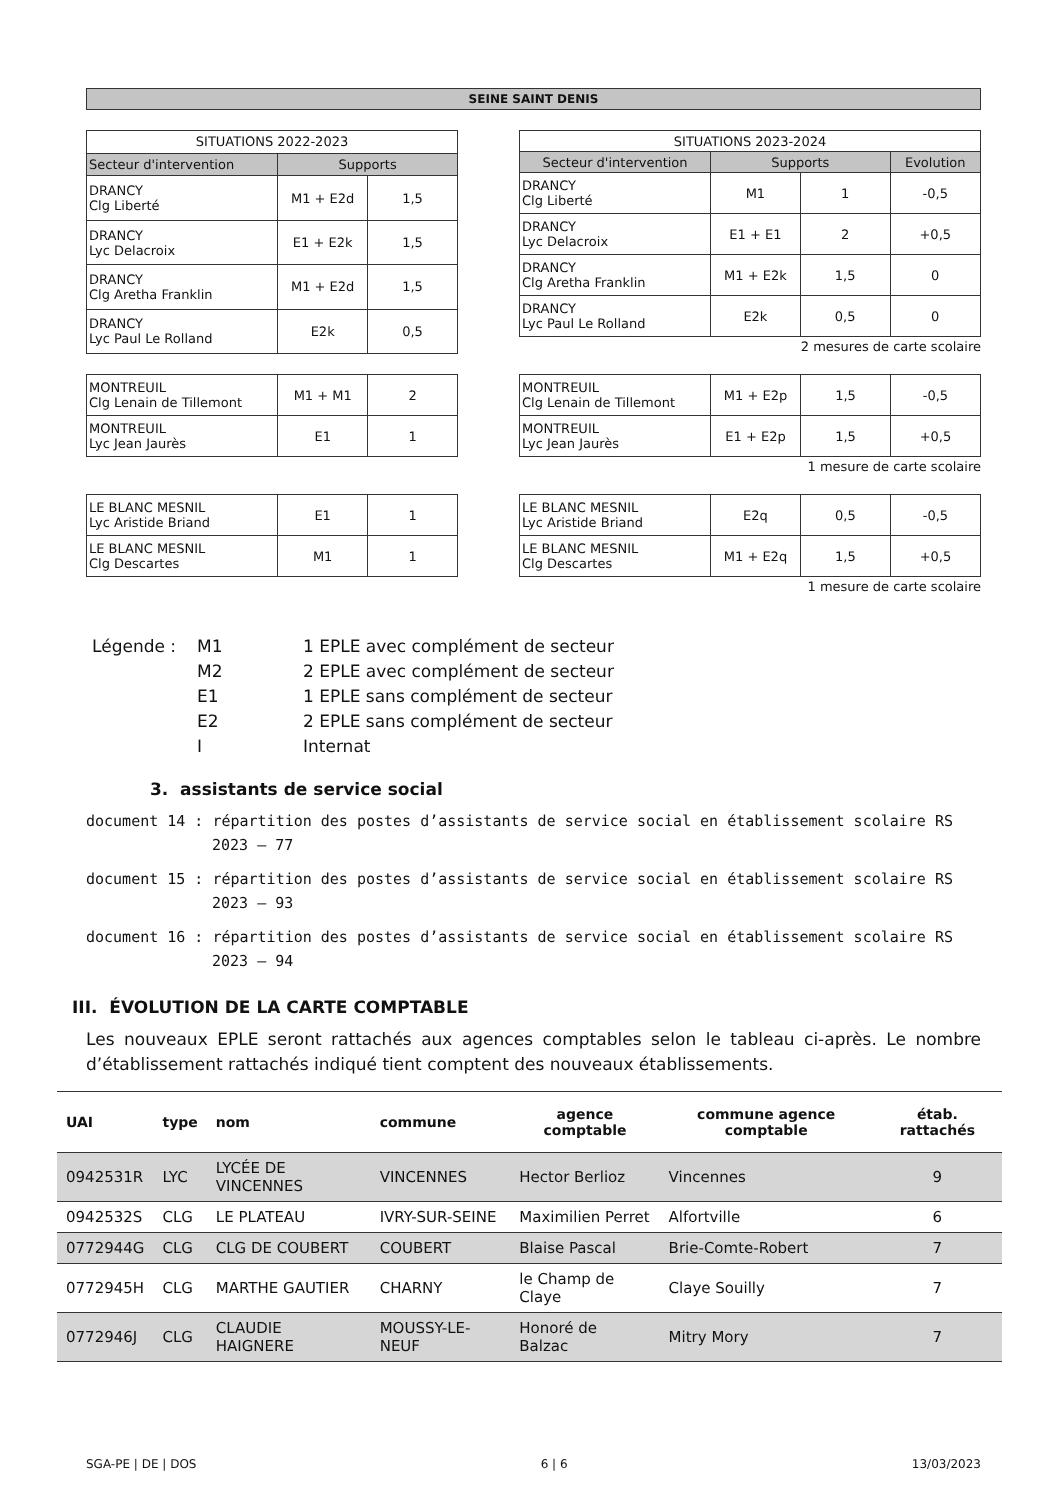SEINE SAINT DENIS
| SITUATIONS 2022-2023 | | |
| Secteur d'intervention | Supports | |
| DRANCY Clg Liberté | M1 + E2d | 1,5 |
| DRANCY Lyc Delacroix | E1 + E2k | 1,5 |
| DRANCY Clg Aretha Franklin | M1 + E2d | 1,5 |
| DRANCY Lyc Paul Le Rolland | E2k | 0,5 |
| SITUATIONS 2023-2024 | | | |
| Secteur d'intervention | Supports | | Evolution |
| DRANCY Clg Liberté | M1 | 1 | -0,5 |
| DRANCY Lyc Delacroix | E1 + E1 | 2 | +0,5 |
| DRANCY Clg Aretha Franklin | M1 + E2k | 1,5 | 0 |
| DRANCY Lyc Paul Le Rolland | E2k | 0,5 | 0 |
2 mesures de carte scolaire
| MONTREUIL Clg Lenain de Tillemont | M1 + M1 | 2 |
| MONTREUIL Lyc Jean Jaurès | E1 | 1 |
| MONTREUIL Clg Lenain de Tillemont | M1 + E2p | 1,5 | -0,5 |
| MONTREUIL Lyc Jean Jaurès | E1 + E2p | 1,5 | +0,5 |
1 mesure de carte scolaire
| LE BLANC MESNIL Lyc Aristide Briand | E1 | 1 |
| LE BLANC MESNIL Clg Descartes | M1 | 1 |
| LE BLANC MESNIL Lyc Aristide Briand | E2q | 0,5 | -0,5 |
| LE BLANC MESNIL Clg Descartes | M1 + E2q | 1,5 | +0,5 |
1 mesure de carte scolaire
Légende :
M1
1 EPLE avec complément de secteur
M2
2 EPLE avec complément de secteur
E1
1 EPLE sans complément de secteur
E2
2 EPLE sans complément de secteur
I
Internat
3. assistants de service social
document 14 : répartition des postes d’assistants de service social en établissement scolaire RS 2023 – 77
document 15 : répartition des postes d’assistants de service social en établissement scolaire RS 2023 – 93
document 16 : répartition des postes d’assistants de service social en établissement scolaire RS 2023 – 94
III. ÉVOLUTION DE LA CARTE COMPTABLE
Les nouveaux EPLE seront rattachés aux agences comptables selon le tableau ci-après. Le nombre d’établissement rattachés indiqué tient comptent des nouveaux établissements.
| UAI | type | nom | commune | agence comptable | commune agence comptable | étab. rattachés |
| --- | --- | --- | --- | --- | --- | --- |
| 0942531R | LYC | LYCÉE DE VINCENNES | VINCENNES | Hector Berlioz | Vincennes | 9 |
| 0942532S | CLG | LE PLATEAU | IVRY-SUR-SEINE | Maximilien Perret | Alfortville | 6 |
| 0772944G | CLG | CLG DE COUBERT | COUBERT | Blaise Pascal | Brie-Comte-Robert | 7 |
| 0772945H | CLG | MARTHE GAUTIER | CHARNY | le Champ de Claye | Claye Souilly | 7 |
| 0772946J | CLG | CLAUDIE HAIGNERE | MOUSSY-LE-NEUF | Honoré de Balzac | Mitry Mory | 7 |
SGA-PE | DE | DOS 6 | 6 13/03/2023